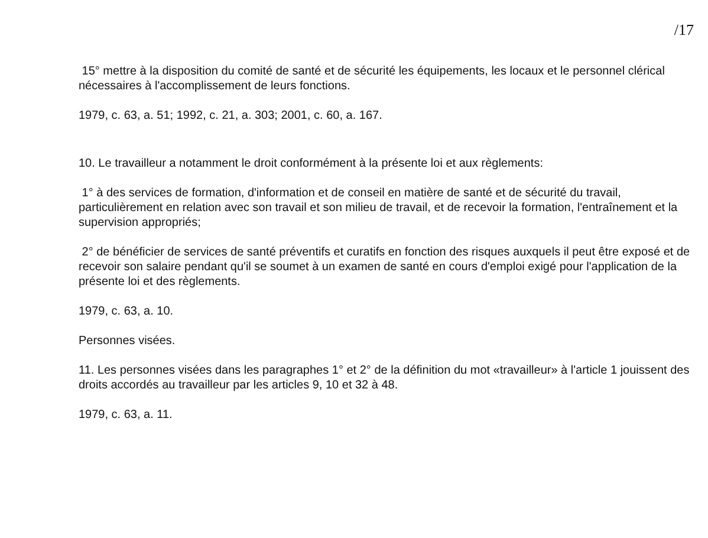/17
15° mettre à la disposition du comité de santé et de sécurité les équipements, les locaux et le personnel clérical nécessaires à l'accomplissement de leurs fonctions.
1979, c. 63, a. 51; 1992, c. 21, a. 303; 2001, c. 60, a. 167.
10. Le travailleur a notamment le droit conformément à la présente loi et aux règlements:
1° à des services de formation, d'information et de conseil en matière de santé et de sécurité du travail, particulièrement en relation avec son travail et son milieu de travail, et de recevoir la formation, l'entraînement et la supervision appropriés;
2° de bénéficier de services de santé préventifs et curatifs en fonction des risques auxquels il peut être exposé et de recevoir son salaire pendant qu'il se soumet à un examen de santé en cours d'emploi exigé pour l'application de la présente loi et des règlements.
1979, c. 63, a. 10.
Personnes visées.
11. Les personnes visées dans les paragraphes 1° et 2° de la définition du mot «travailleur» à l'article 1 jouissent des droits accordés au travailleur par les articles 9, 10 et 32 à 48.
1979, c. 63, a. 11.